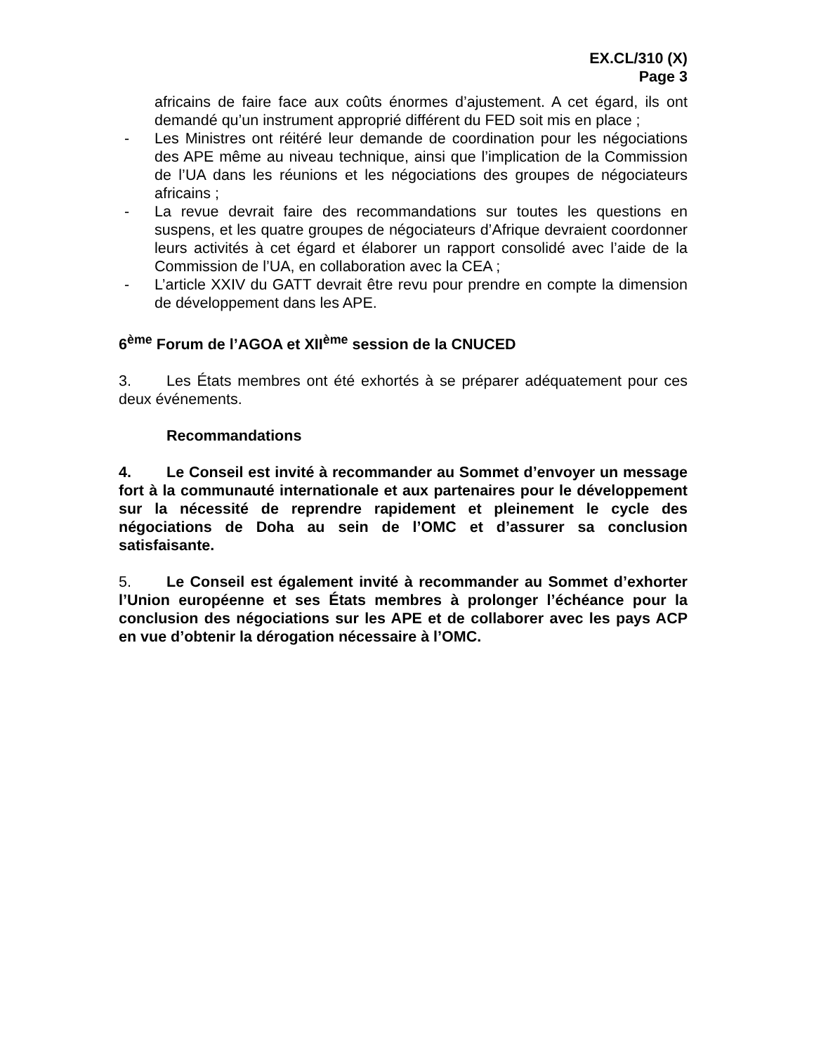EX.CL/310 (X)
Page 3
africains de faire face aux coûts énormes d’ajustement. A cet égard, ils ont demandé qu’un instrument approprié différent du FED soit mis en place ;
- Les Ministres ont réitéré leur demande de coordination pour les négociations des APE même au niveau technique, ainsi que l’implication de la Commission de l’UA dans les réunions et les négociations des groupes de négociateurs africains ;
- La revue devrait faire des recommandations sur toutes les questions en suspens, et les quatre groupes de négociateurs d’Afrique devraient coordonner leurs activités à cet égard et élaborer un rapport consolidé avec l’aide de la Commission de l’UA, en collaboration avec la CEA ;
- L’article XXIV du GATT devrait être revu pour prendre en compte la dimension de développement dans les APE.
6<sup>ème</sup> Forum de l’AGOA et XII<sup>ème</sup> session de la CNUCED
3. Les États membres ont été exhortés à se préparer adéquatement pour ces deux événements.
Recommandations
4. Le Conseil est invité à recommander au Sommet d’envoyer un message fort à la communauté internationale et aux partenaires pour le développement sur la nécessité de reprendre rapidement et pleinement le cycle des négociations de Doha au sein de l’OMC et d’assurer sa conclusion satisfaisante.
5. Le Conseil est également invité à recommander au Sommet d’exhorter l’Union européenne et ses États membres à prolonger l’échéance pour la conclusion des négociations sur les APE et de collaborer avec les pays ACP en vue d’obtenir la dérogation nécessaire à l’OMC.